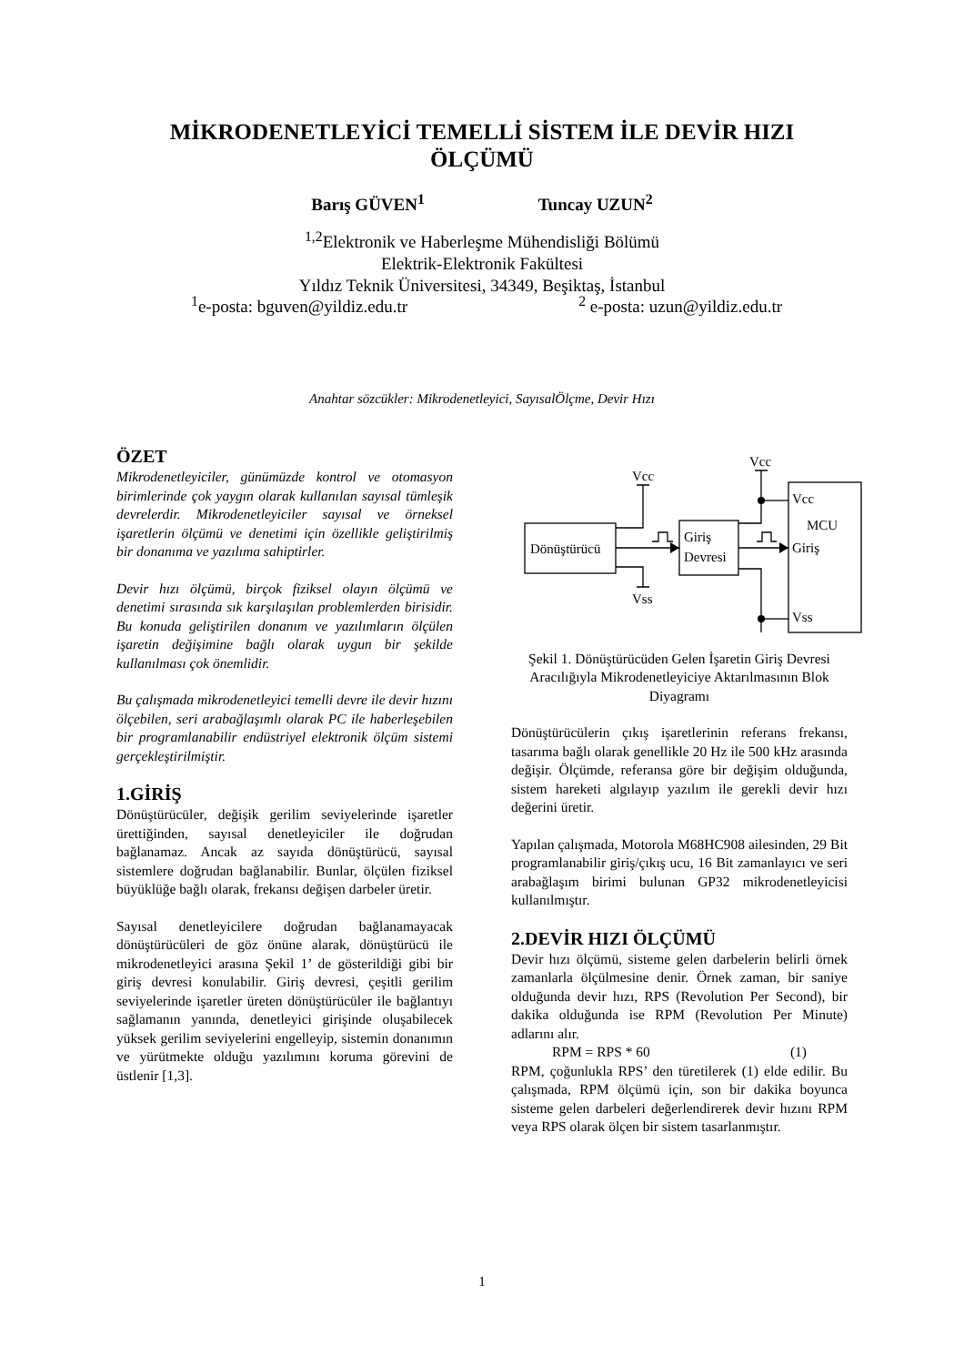MİKRODENETLEYİCİ TEMELLİ SİSTEM İLE DEVİR HIZI ÖLÇÜMÜ
Barış GÜVEN<sup>1</sup> Tuncay UZUN<sup>2</sup>
<sup>1,2</sup>Elektronik ve Haberleşme Mühendisliği Bölümü
Elektrik-Elektronik Fakültesi
Yıldız Teknik Üniversitesi, 34349, Beşiktaş, İstanbul
<sup>1</sup> e-posta: bguven@yildiz.edu.tr <sup>2</sup> e-posta: uzun@yildiz.edu.tr
Anahtar sözcükler: Mikrodenetleyici, SayısalÖlçme, Devir Hızı
ÖZET
Mikrodenetleyiciler, günümüzde kontrol ve otomasyon birimlerinde çok yaygın olarak kullanılan sayısal tümleşik devrelerdir. Mikrodenetleyiciler sayısal ve örneksel işaretlerin ölçümü ve denetimi için özellikle geliştirilmiş bir donanıma ve yazılıma sahiptirler.
Devir hızı ölçümü, birçok fiziksel olayın ölçümü ve denetimi sırasında sık karşılaşılan problemlerden birisidir. Bu konuda geliştirilen donanım ve yazılımların ölçülen işaretin değişimine bağlı olarak uygun bir şekilde kullanılması çok önemlidir.
Bu çalışmada mikrodenetleyici temelli devre ile devir hızını ölçebilen, seri arabağlaşımlı olarak PC ile haberleşebilen bir programlanabilir endüstriyel elektronik ölçüm sistemi gerçekleştirilmiştir.
1.GİRİŞ
Dönüştürücüler, değişik gerilim seviyelerinde işaretler ürettiğinden, sayısal denetleyiciler ile doğrudan bağlanamaz. Ancak az sayıda dönüştürücü, sayısal sistemlere doğrudan bağlanabilir. Bunlar, ölçülen fiziksel büyüklüğe bağlı olarak, frekansı değişen darbeler üretir.
Sayısal denetleyicilere doğrudan bağlanamayacak dönüştürücüleri de göz önüne alarak, dönüştürücü ile mikrodenetleyici arasına Şekil 1’ de gösterildiği gibi bir giriş devresi konulabilir. Giriş devresi, çeşitli gerilim seviyelerinde işaretler üreten dönüştürücüler ile bağlantıyı sağlamanın yanında, denetleyici girişinde oluşabilecek yüksek gerilim seviyelerini engelleyip, sistemin donanımın ve yürütmekte olduğu yazılımını koruma görevini de üstlenir [1,3].
Dönüştürücü
Giriş
Devresi
Vcc
Vss
Vcc
Vcc
MCU
Giriş
Vss
Şekil 1. Dönüştürücüden Gelen İşaretin Giriş Devresi Aracılığıyla Mikrodenetleyiciye Aktarılmasının Blok Diyagramı
Dönüştürücülerin çıkış işaretlerinin referans frekansı, tasarıma bağlı olarak genellikle 20 Hz ile 500 kHz arasında değişir. Ölçümde, referansa göre bir değişim olduğunda, sistem hareketi algılayıp yazılım ile gerekli devir hızı değerini üretir.
Yapılan çalışmada, Motorola M68HC908 ailesinden, 29 Bit programlanabilir giriş/çıkış ucu, 16 Bit zamanlayıcı ve seri arabağlaşım birimi bulunan GP32 mikrodenetleyicisi kullanılmıştır.
2.DEVİR HIZI ÖLÇÜMÜ
Devir hızı ölçümü, sisteme gelen darbelerin belirli örnek zamanlarla ölçülmesine denir. Örnek zaman, bir saniye olduğunda devir hızı, RPS (Revolution Per Second), bir dakika olduğunda ise RPM (Revolution Per Minute) adlarını alır.
RPM = RPS * 60 (1)
RPM, çoğunlukla RPS’ den türetilerek (1) elde edilir. Bu çalışmada, RPM ölçümü için, son bir dakika boyunca sisteme gelen darbeleri değerlendirerek devir hızını RPM veya RPS olarak ölçen bir sistem tasarlanmıştır.
1